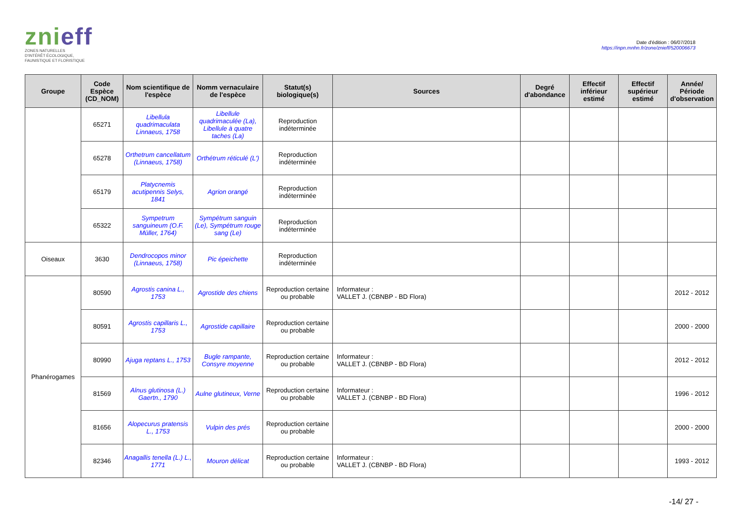znieff
ZONES NATURELLES
D'INTÉRÊT ÉCOLOGIQUE,
FAUNISTIQUE ET FLORISTIQUE
Date d'édition : 06/07/2018
https://inpn.mnhn.fr/zone/znieff/520006673
| Groupe | Code Espèce (CD_NOM) | Nom scientifique de l'espèce | Nomm vernaculaire de l'espèce | Statut(s) biologique(s) | Sources | Degré d'abondance | Effectif inférieur estimé | Effectif supérieur estimé | Année/ Période d'observation |
| --- | --- | --- | --- | --- | --- | --- | --- | --- | --- |
| | 65271 | Libellula quadrimaculata Linnaeus, 1758 | Libellule quadrimaculée (La), Libellule à quatre taches (La) | Reproduction indéterminée | | | | | |
| | 65278 | Orthetrum cancellatum (Linnaeus, 1758) | Orthétrum réticulé (L') | Reproduction indéterminée | | | | | |
| | 65179 | Platycnemis acutipennis Selys, 1841 | Agrion orangé | Reproduction indéterminée | | | | | |
| | 65322 | Sympetrum sanguineum (O.F. Müller, 1764) | Sympétrum sanguin (Le), Sympétrum rouge sang (Le) | Reproduction indéterminée | | | | | |
| Oiseaux | 3630 | Dendrocopos minor (Linnaeus, 1758) | Pic épeichette | Reproduction indéterminée | | | | | |
| Phanérogames | 80590 | Agrostis canina L., 1753 | Agrostide des chiens | Reproduction certaine ou probable | Informateur : VALLET J. (CBNBP - BD Flora) | | | | 2012 - 2012 |
| | 80591 | Agrostis capillaris L., 1753 | Agrostide capillaire | Reproduction certaine ou probable | | | | | 2000 - 2000 |
| | 80990 | Ajuga reptans L., 1753 | Bugle rampante, Consyre moyenne | Reproduction certaine ou probable | Informateur : VALLET J. (CBNBP - BD Flora) | | | | 2012 - 2012 |
| | 81569 | Alnus glutinosa (L.) Gaertn., 1790 | Aulne glutineux, Verne | Reproduction certaine ou probable | Informateur : VALLET J. (CBNBP - BD Flora) | | | | 1996 - 2012 |
| | 81656 | Alopecurus pratensis L., 1753 | Vulpin des prés | Reproduction certaine ou probable | | | | | 2000 - 2000 |
| | 82346 | Anagallis tenella (L.) L., 1771 | Mouron délicat | Reproduction certaine ou probable | Informateur : VALLET J. (CBNBP - BD Flora) | | | | 1993 - 2012 |
-14/ 27 -